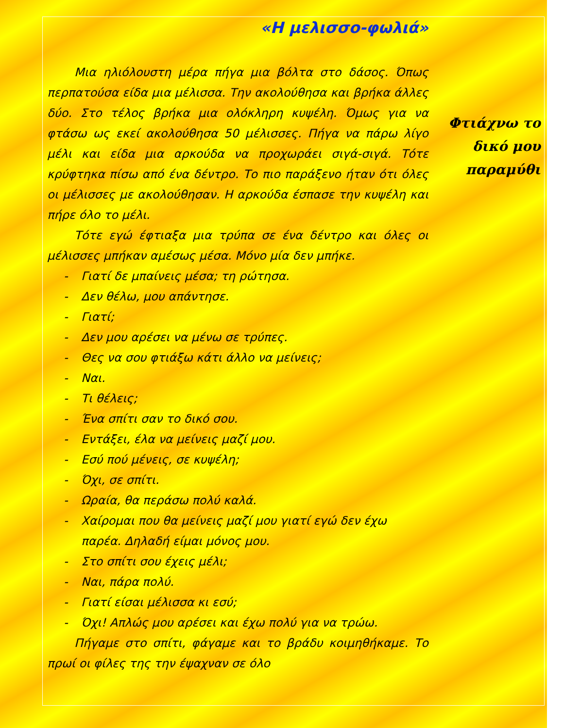«Η μελισσο-φωλιά»
Μια ηλιόλουστη μέρα πήγα μια βόλτα στο δάσος. Όπως περπατούσα είδα μια μέλισσα. Την ακολούθησα και βρήκα άλλες δύο. Στο τέλος βρήκα μια ολόκληρη κυψέλη. Όμως για να φτάσω ως εκεί ακολούθησα 50 μέλισσες. Πήγα να πάρω λίγο μέλι και είδα μια αρκούδα να προχωράει σιγά-σιγά. Τότε κρύφτηκα πίσω από ένα δέντρο. Το πιο παράξενο ήταν ότι όλες οι μέλισσες με ακολούθησαν. Η αρκούδα έσπασε την κυψέλη και πήρε όλο το μέλι.
Τότε εγώ έφτιαξα μια τρύπα σε ένα δέντρο και όλες οι μέλισσες μπήκαν αμέσως μέσα. Μόνο μία δεν μπήκε.
- Γιατί δε μπαίνεις μέσα; τη ρώτησα.
- Δεν θέλω, μου απάντησε.
- Γιατί;
- Δεν μου αρέσει να μένω σε τρύπες.
- Θες να σου φτιάξω κάτι άλλο να μείνεις;
- Ναι.
- Τι θέλεις;
- Ένα σπίτι σαν το δικό σου.
- Εντάξει, έλα να μείνεις μαζί μου.
- Εσύ πού μένεις, σε κυψέλη;
- Όχι, σε σπίτι.
- Ωραία, θα περάσω πολύ καλά.
- Χαίρομαι που θα μείνεις μαζί μου γιατί εγώ δεν έχω παρέα. Δηλαδή είμαι μόνος μου.
- Στο σπίτι σου έχεις μέλι;
- Ναι, πάρα πολύ.
- Γιατί είσαι μέλισσα κι εσύ;
- Όχι! Απλώς μου αρέσει και έχω πολύ για να τρώω.
Πήγαμε στο σπίτι, φάγαμε και το βράδυ κοιμηθήκαμε. Το πρωί οι φίλες της την έψαχναν σε όλο
Φτιάχνω το δικό μου παραμύθι